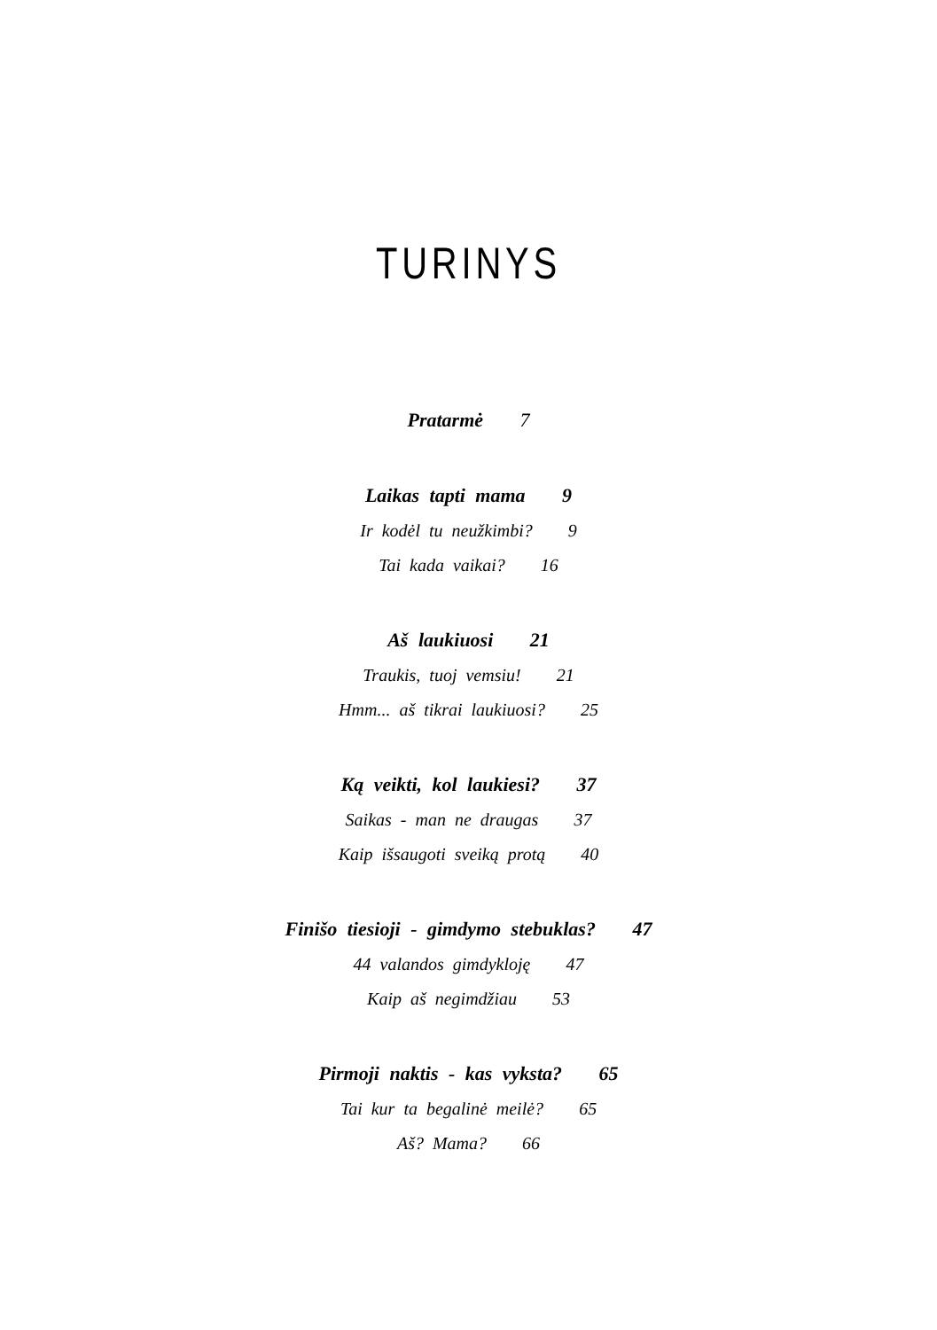TURINYS
Pratarmė 7
Laikas tapti mama 9
Ir kodėl tu neužkimbi? 9
Tai kada vaikai? 16
Aš laukiuosi 21
Traukis, tuoj vemsiu! 21
Hmm... aš tikrai laukiuosi? 25
Ką veikti, kol laukiesi? 37
Saikas - man ne draugas 37
Kaip išsaugoti sveiką protą 40
Finišo tiesioji - gimdymo stebuklas? 47
44 valandos gimdykloję 47
Kaip aš negimdžiau 53
Pirmoji naktis - kas vyksta? 65
Tai kur ta begalinė meilė? 65
Aš? Mama? 66